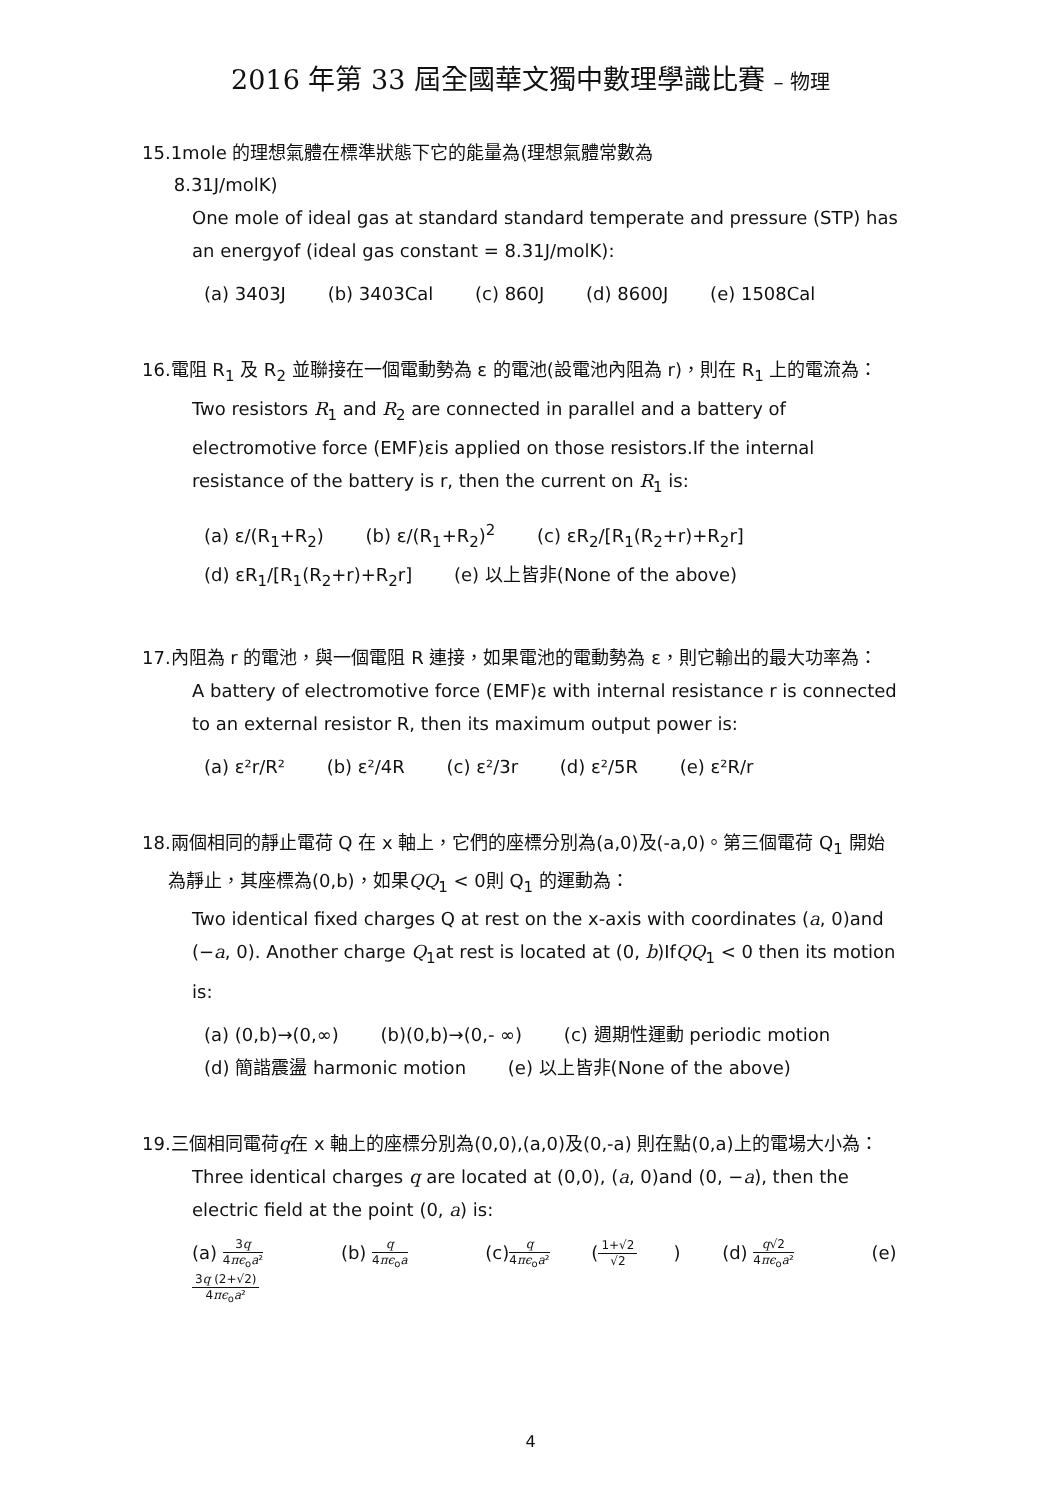2016 年第 33 屆全國華文獨中數理學識比賽 – 物理
15. 1mole 的理想氣體在標準狀態下它的能量為(理想氣體常數為
8.31J/molK)
One mole of ideal gas at standard standard temperate and pressure (STP) has an energyof (ideal gas constant = 8.31J/molK):
(a) 3403J (b) 3403Cal (c) 860J (d) 8600J (e) 1508Cal
16. 電阻 R<sub>1</sub> 及 R<sub>2</sub> 並聯接在一個電動勢為 ε 的電池(設電池內阻為 r)，則在 R<sub>1</sub> 上的電流為：
Two resistors R<sub>1</sub> and R<sub>2</sub> are connected in parallel and a battery of electromotive force (EMF)εis applied on those resistors.If the internal resistance of the battery is r, then the current on R<sub>1</sub> is:
(a) ε/(R<sub>1</sub>+R<sub>2</sub>) (b) ε/(R<sub>1</sub>+R<sub>2</sub>)<sup>2</sup> (c) εR<sub>2</sub>/[R<sub>1</sub>(R<sub>2</sub>+r)+R<sub>2</sub>r]
(d) εR<sub>1</sub>/[R<sub>1</sub>(R<sub>2</sub>+r)+R<sub>2</sub>r] (e) 以上皆非(None of the above)
17. 內阻為 r 的電池，與一個電阻 R 連接，如果電池的電動勢為 ε，則它輸出的最大功率為：
A battery of electromotive force (EMF)ε with internal resistance r is connected to an external resistor R, then its maximum output power is:
(a) ε²r/R² (b) ε²/4R (c) ε²/3r (d) ε²/5R (e) ε²R/r
18. 兩個相同的靜止電荷 Q 在 x 軸上，它們的座標分別為(a,0)及(-a,0)。第三個電荷 Q<sub>1</sub> 開始為靜止，其座標為(0,b)，如果QQ<sub>1</sub> < 0則 Q<sub>1</sub> 的運動為：
Two identical fixed charges Q at rest on the x-axis with coordinates (a, 0)and (−a, 0). Another charge Q<sub>1</sub>at rest is located at (0, b)IfQQ<sub>1</sub> < 0 then its motion is:
(a) (0,b)→(0,∞) (b)(0,b)→(0,- ∞) (c) 週期性運動 periodic motion
(d) 簡諧震盪 harmonic motion (e) 以上皆非(None of the above)
19. 三個相同電荷q在 x 軸上的座標分別為(0,0),(a,0)及(0,-a) 則在點(0,a)上的電場大小為：
Three identical charges q are located at (0,0), (a, 0)and (0, −a), then the electric field at the point (0, a) is:
(a) 3q 4πϵ<sub>o</sub>a² (b) q 4πϵ<sub>o</sub>a (c)q 4πϵ<sub>o</sub>a² (1+√2 √2) (d) q√2 4πϵ<sub>o</sub>a² (e) 3q (2+√2) 4πϵ<sub>o</sub>a²
4